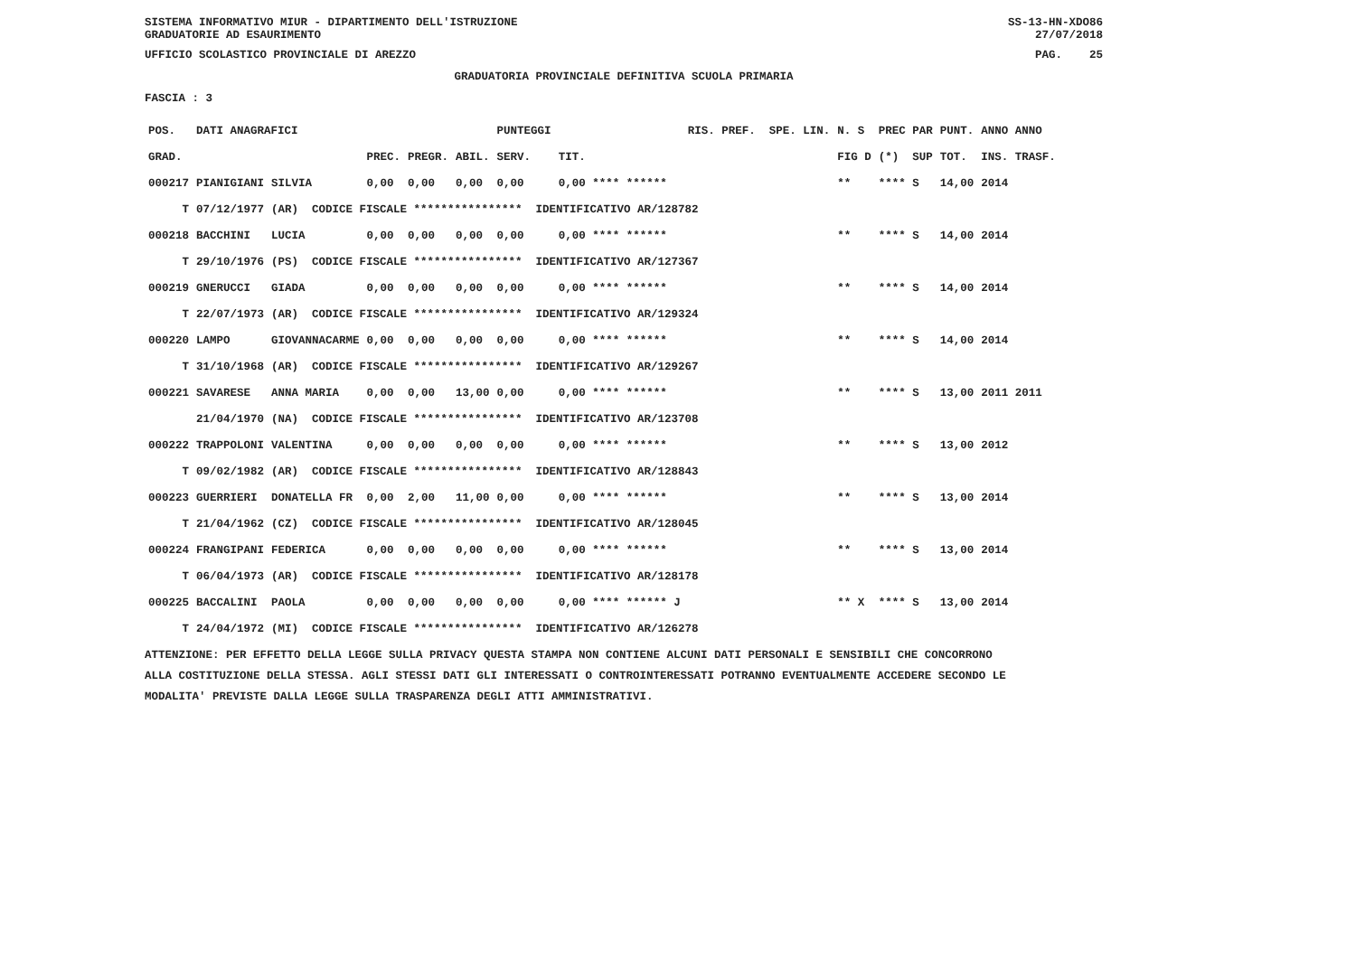SISTEMA INFORMATIVO MIUR - DIPARTIMENTO DELL'ISTRUZIONE
GRADUATORIE AD ESAURIMENTO SS-13-HN-XDO86
27/07/2018
UFFICIO SCOLASTICO PROVINCIALE DI AREZZO PAG. 25
GRADUATORIA PROVINCIALE DEFINITIVA SCUOLA PRIMARIA
FASCIA : 3
| POS. | DATI ANAGRAFICI | | | | | PUNTEGGI | | RIS. PREF. SPE. LIN. | | N. S | PREC PAR | PUNT. | ANNO ANNO |
| --- | --- | --- | --- | --- | --- | --- | --- | --- | --- | --- | --- | --- | --- |
| GRAD. | | | PREC. | PREGR. | ABIL. | SERV. | TIT. | | | FIG D | (*) SUP | TOT. | INS. TRASF. |
| 000217 | PIANIGIANI | SILVIA | 0,00 | 0,00 | 0,00 | 0,00 | 0,00 **** ****** | | | ** | **** S | 14,00 | 2014 |
| T | 07/12/1977 | (AR) CODICE FISCALE **************** IDENTIFICATIVO AR/128782 | | | | | | | | | | | |
| 000218 | BACCHINI | LUCIA | 0,00 | 0,00 | 0,00 | 0,00 | 0,00 **** ****** | | | ** | **** S | 14,00 | 2014 |
| T | 29/10/1976 | (PS) CODICE FISCALE **************** IDENTIFICATIVO AR/127367 | | | | | | | | | | | |
| 000219 | GNERUCCI | GIADA | 0,00 | 0,00 | 0,00 | 0,00 | 0,00 **** ****** | | | ** | **** S | 14,00 | 2014 |
| T | 22/07/1973 | (AR) CODICE FISCALE **************** IDENTIFICATIVO AR/129324 | | | | | | | | | | | |
| 000220 | LAMPO | GIOVANNACARME | 0,00 | 0,00 | 0,00 | 0,00 | 0,00 **** ****** | | | ** | **** S | 14,00 | 2014 |
| T | 31/10/1968 | (AR) CODICE FISCALE **************** IDENTIFICATIVO AR/129267 | | | | | | | | | | | |
| 000221 | SAVARESE | ANNA MARIA | 0,00 | 0,00 | 13,00 | 0,00 | 0,00 **** ****** | | | ** | **** S | 13,00 | 2011 2011 |
| | 21/04/1970 | (NA) CODICE FISCALE **************** IDENTIFICATIVO AR/123708 | | | | | | | | | | | |
| 000222 | TRAPPOLONI | VALENTINA | 0,00 | 0,00 | 0,00 | 0,00 | 0,00 **** ****** | | | ** | **** S | 13,00 | 2012 |
| T | 09/02/1982 | (AR) CODICE FISCALE **************** IDENTIFICATIVO AR/128843 | | | | | | | | | | | |
| 000223 | GUERRIERI | DONATELLA FR | 0,00 | 2,00 | 11,00 | 0,00 | 0,00 **** ****** | | | ** | **** S | 13,00 | 2014 |
| T | 21/04/1962 | (CZ) CODICE FISCALE **************** IDENTIFICATIVO AR/128045 | | | | | | | | | | | |
| 000224 | FRANGIPANI | FEDERICA | 0,00 | 0,00 | 0,00 | 0,00 | 0,00 **** ****** | | | ** | **** S | 13,00 | 2014 |
| T | 06/04/1973 | (AR) CODICE FISCALE **************** IDENTIFICATIVO AR/128178 | | | | | | | | | | | |
| 000225 | BACCALINI | PAOLA | 0,00 | 0,00 | 0,00 | 0,00 | 0,00 **** ****** J | | | ** X | **** S | 13,00 | 2014 |
| T | 24/04/1972 | (MI) CODICE FISCALE **************** IDENTIFICATIVO AR/126278 | | | | | | | | | | | |
ATTENZIONE: PER EFFETTO DELLA LEGGE SULLA PRIVACY QUESTA STAMPA NON CONTIENE ALCUNI DATI PERSONALI E SENSIBILI CHE CONCORRONO
ALLA COSTITUZIONE DELLA STESSA. AGLI STESSI DATI GLI INTERESSATI O CONTROINTERESSATI POTRANNO EVENTUALMENTE ACCEDERE SECONDO LE
MODALITA' PREVISTE DALLA LEGGE SULLA TRASPARENZA DEGLI ATTI AMMINISTRATIVI.